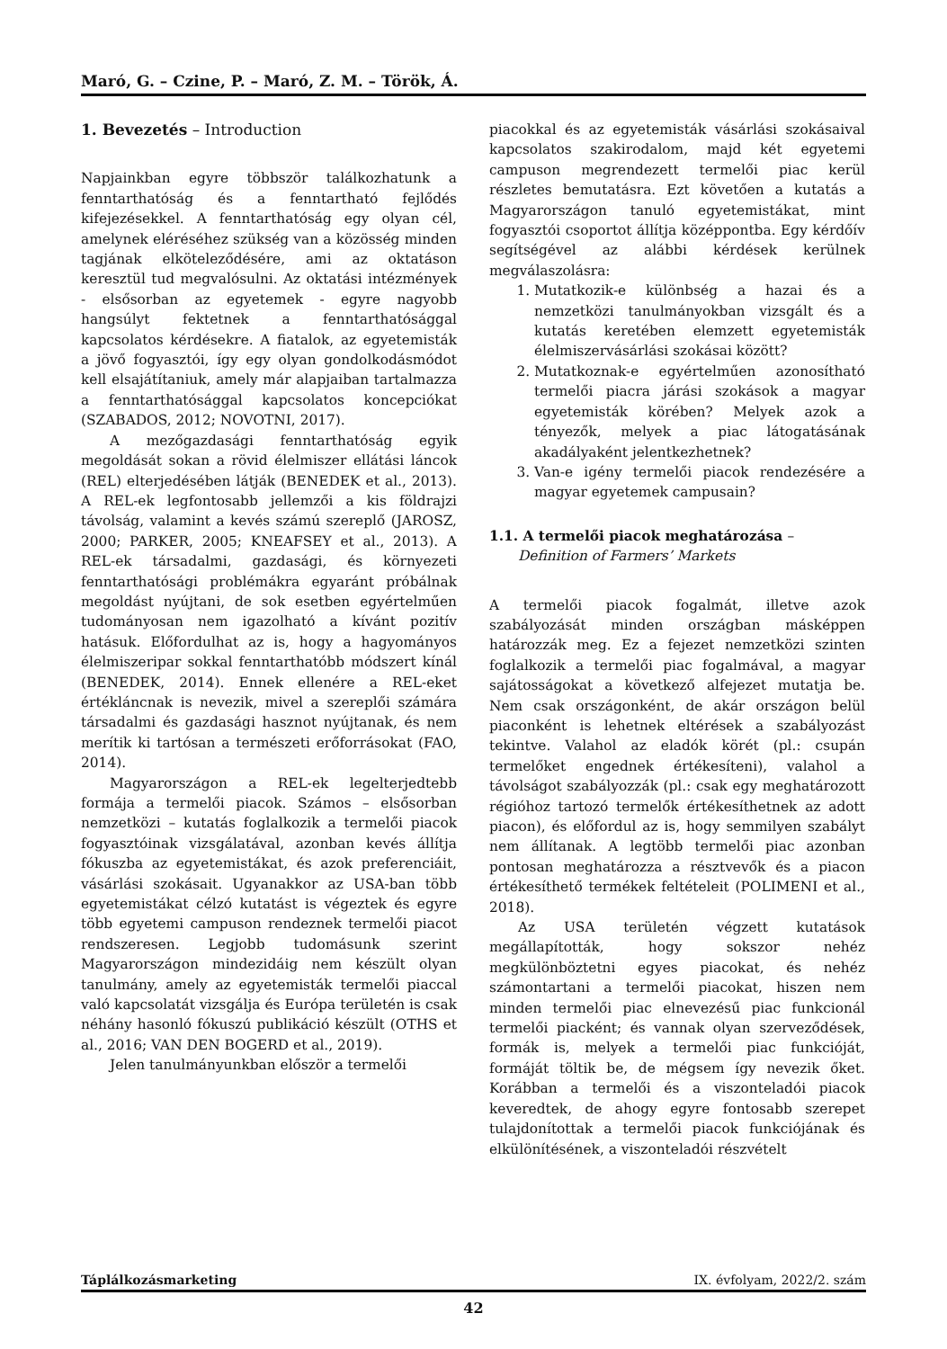Maró, G. – Czine, P. – Maró, Z. M. – Török, Á.
1. Bevezetés – Introduction
Napjainkban egyre többször találkozhatunk a fenntarthatóság és a fenntartható fejlődés kifejezésekkel. A fenntarthatóság egy olyan cél, amelynek eléréséhez szükség van a közösség minden tagjának elköteleződésére, ami az oktatáson keresztül tud megvalósulni. Az oktatási intézmények - elsősorban az egyetemek - egyre nagyobb hangsúlyt fektetnek a fenntarthatósággal kapcsolatos kérdésekre. A fiatalok, az egyetemisták a jövő fogyasztói, így egy olyan gondolkodásmódot kell elsajátítaniuk, amely már alapjaiban tartalmazza a fenntarthatósággal kapcsolatos koncepciókat (SZABADOS, 2012; NOVOTNI, 2017).
A mezőgazdasági fenntarthatóság egyik megoldását sokan a rövid élelmiszer ellátási láncok (REL) elterjedésében látják (BENEDEK et al., 2013). A REL-ek legfontosabb jellemzői a kis földrajzi távolság, valamint a kevés számú szereplő (JAROSZ, 2000; PARKER, 2005; KNEAFSEY et al., 2013). A REL-ek társadalmi, gazdasági, és környezeti fenntarthatósági problémákra egyaránt próbálnak megoldást nyújtani, de sok esetben egyértelműen tudományosan nem igazolható a kívánt pozitív hatásuk. Előfordulhat az is, hogy a hagyományos élelmiszeripar sokkal fenntarthatóbb módszert kínál (BENEDEK, 2014). Ennek ellenére a REL-eket értékláncnak is nevezik, mivel a szereplői számára társadalmi és gazdasági hasznot nyújtanak, és nem merítik ki tartósan a természeti erőforrásokat (FAO, 2014).
Magyarországon a REL-ek legelterjedtebb formája a termelői piacok. Számos – elsősorban nemzetközi – kutatás foglalkozik a termelői piacok fogyasztóinak vizsgálatával, azonban kevés állítja fókuszba az egyetemistákat, és azok preferenciáit, vásárlási szokásait. Ugyanakkor az USA-ban több egyetemistákat célzó kutatást is végeztek és egyre több egyetemi campuson rendeznek termelői piacot rendszeresen. Legjobb tudomásunk szerint Magyarországon mindezidáig nem készült olyan tanulmány, amely az egyetemisták termelői piaccal való kapcsolatát vizsgálja és Európa területén is csak néhány hasonló fókuszú publikáció készült (OTHS et al., 2016; VAN DEN BOGERD et al., 2019).
Jelen tanulmányunkban először a termelői
piacokkal és az egyetemisták vásárlási szokásaival kapcsolatos szakirodalom, majd két egyetemi campuson megrendezett termelői piac kerül részletes bemutatásra. Ezt követően a kutatás a Magyarországon tanuló egyetemistákat, mint fogyasztói csoportot állítja középpontba. Egy kérdőív segítségével az alábbi kérdések kerülnek megválaszolásra:
1. Mutatkozik-e különbség a hazai és a nemzetközi tanulmányokban vizsgált és a kutatás keretében elemzett egyetemisták élelmiszervásárlási szokásai között?
2. Mutatkoznak-e egyértelműen azonosítható termelői piacra járási szokások a magyar egyetemisták körében? Melyek azok a tényezők, melyek a piac látogatásának akadályaként jelentkezhetnek?
3. Van-e igény termelői piacok rendezésére a magyar egyetemek campusain?
1.1. A termelői piacok meghatározása –
Definition of Farmers’ Markets
A termelői piacok fogalmát, illetve azok szabályozását minden országban másképpen határozzák meg. Ez a fejezet nemzetközi szinten foglalkozik a termelői piac fogalmával, a magyar sajátosságokat a következő alfejezet mutatja be. Nem csak országonként, de akár országon belül piaconként is lehetnek eltérések a szabályozást tekintve. Valahol az eladók körét (pl.: csupán termelőket engednek értékesíteni), valahol a távolságot szabályozzák (pl.: csak egy meghatározott régióhoz tartozó termelők értékesíthetnek az adott piacon), és előfordul az is, hogy semmilyen szabályt nem állítanak. A legtöbb termelői piac azonban pontosan meghatározza a résztvevők és a piacon értékesíthető termékek feltételeit (POLIMENI et al., 2018).
Az USA területén végzett kutatások megállapították, hogy sokszor nehéz megkülönböztetni egyes piacokat, és nehéz számontartani a termelői piacokat, hiszen nem minden termelői piac elnevezésű piac funkcionál termelői piacként; és vannak olyan szerveződések, formák is, melyek a termelői piac funkcióját, formáját töltik be, de mégsem így nevezik őket. Korábban a termelői és a viszonteladói piacok keveredtek, de ahogy egyre fontosabb szerepet tulajdonítottak a termelői piacok funkciójának és elkülönítésének, a viszonteladói részvételt
Táplálkozásmarketing IX. évfolyam, 2022/2. szám
42